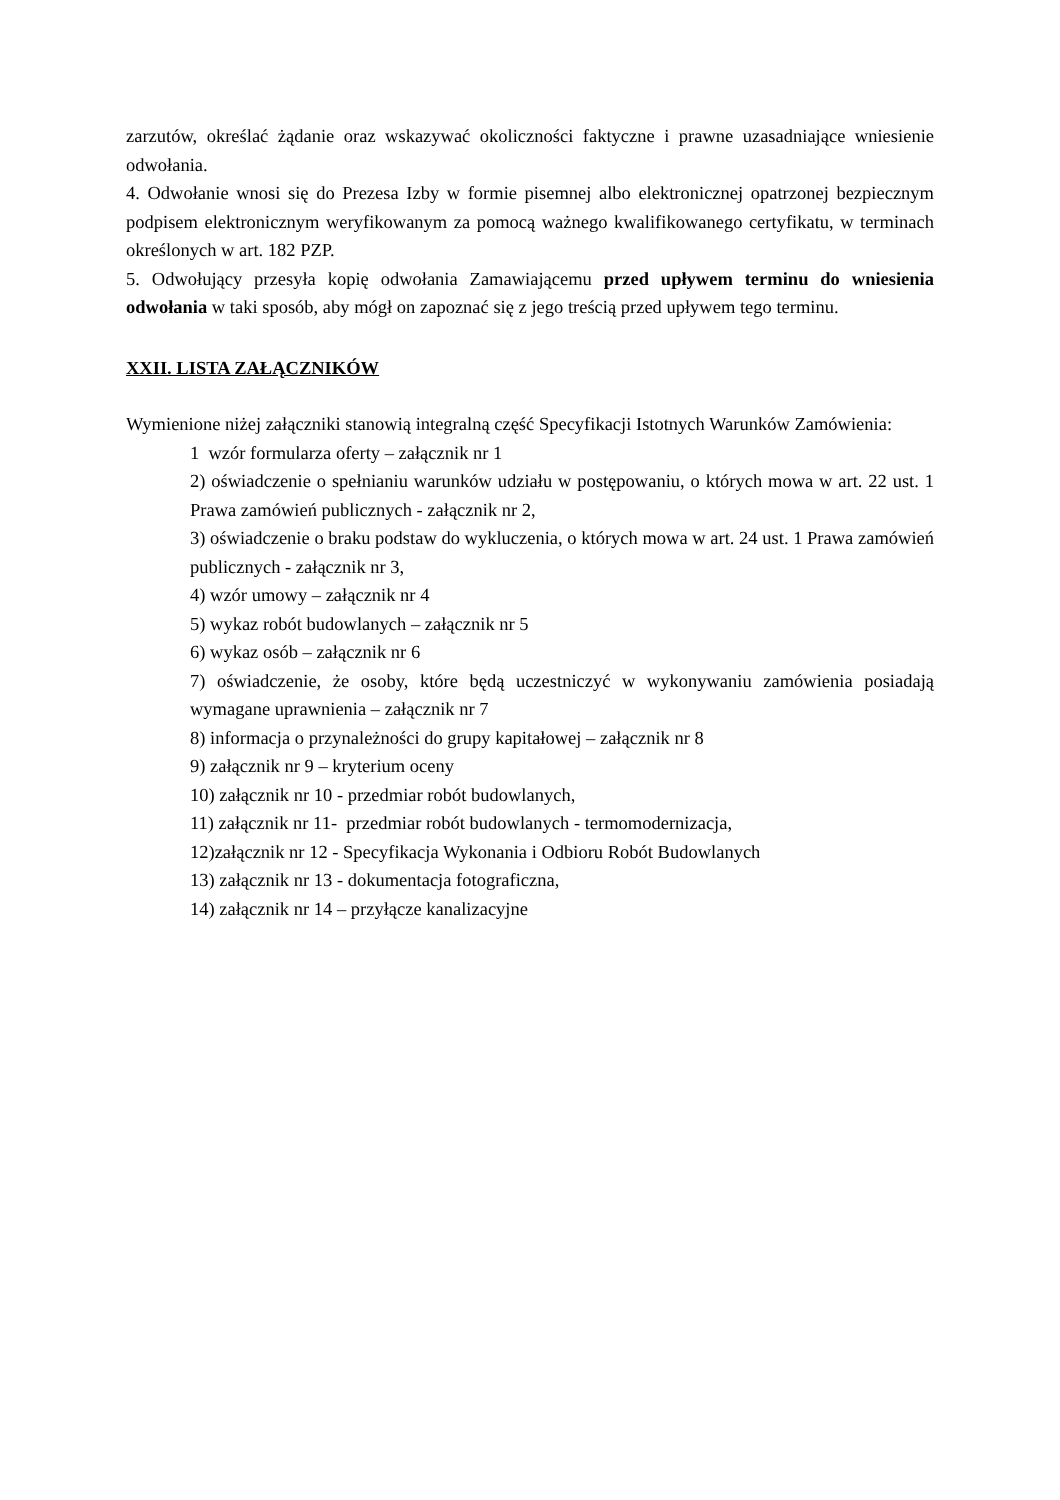zarzutów, określać żądanie oraz wskazywać okoliczności faktyczne i prawne uzasadniające wniesienie odwołania.
4. Odwołanie wnosi się do Prezesa Izby w formie pisemnej albo elektronicznej opatrzonej bezpiecznym podpisem elektronicznym weryfikowanym za pomocą ważnego kwalifikowanego certyfikatu, w terminach określonych w art. 182 PZP.
5. Odwołujący przesyła kopię odwołania Zamawiającemu przed upływem terminu do wniesienia odwołania w taki sposób, aby mógł on zapoznać się z jego treścią przed upływem tego terminu.
XXII. LISTA ZAŁĄCZNIKÓW
Wymienione niżej załączniki stanowią integralną część Specyfikacji Istotnych Warunków Zamówienia:
1 wzór formularza oferty – załącznik nr 1
2) oświadczenie o spełnianiu warunków udziału w postępowaniu, o których mowa w art. 22 ust. 1 Prawa zamówień publicznych - załącznik nr 2,
3) oświadczenie o braku podstaw do wykluczenia, o których mowa w art. 24 ust. 1 Prawa zamówień publicznych - załącznik nr 3,
4) wzór umowy – załącznik nr 4
5) wykaz robót budowlanych – załącznik nr 5
6) wykaz osób – załącznik nr 6
7) oświadczenie, że osoby, które będą uczestniczyć w wykonywaniu zamówienia posiadają wymagane uprawnienia – załącznik nr 7
8) informacja o przynależności do grupy kapitałowej – załącznik nr 8
9) załącznik nr 9 – kryterium oceny
10) załącznik nr 10 - przedmiar robót budowlanych,
11) załącznik nr 11- przedmiar robót budowlanych - termomodernizacja,
12)załącznik nr 12 - Specyfikacja Wykonania i Odbioru Robót Budowlanych
13) załącznik nr 13 - dokumentacja fotograficzna,
14) załącznik nr 14 – przyłącze kanalizacyjne